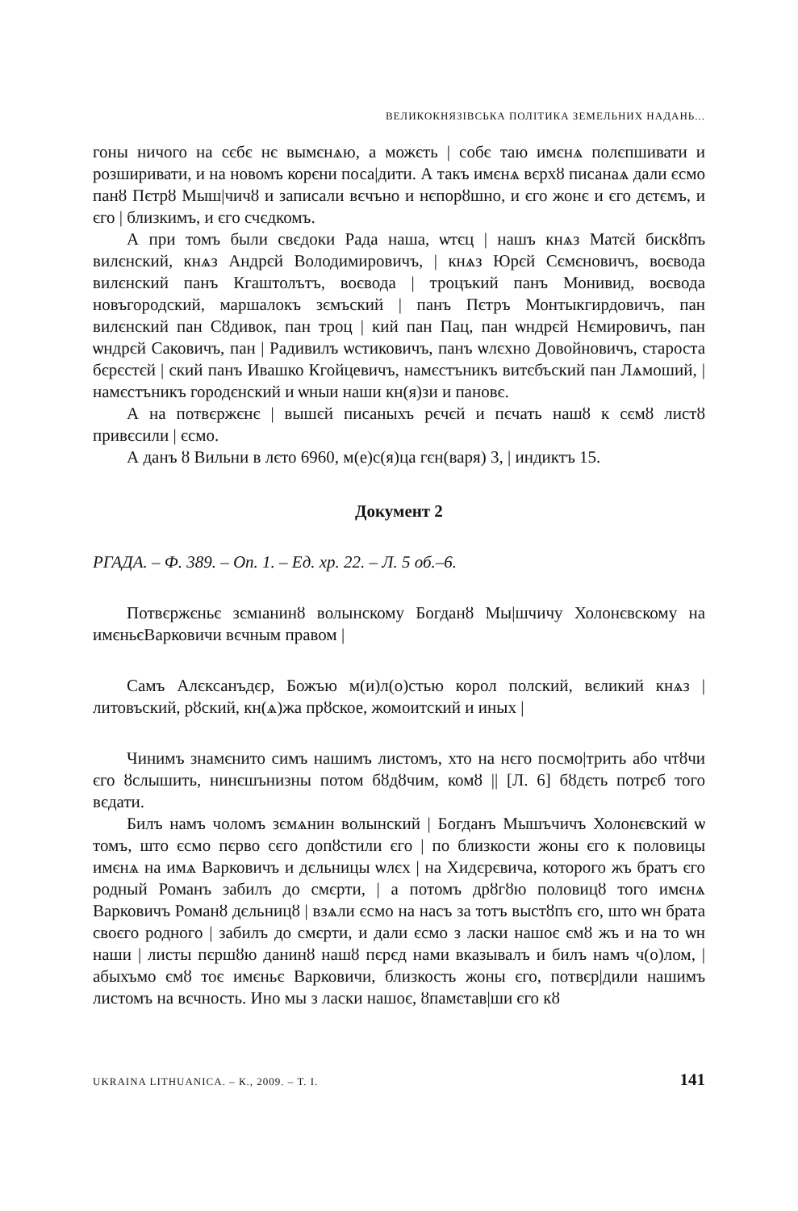ВЕЛИКОКНЯЗІВСЬКА ПОЛІТИКА ЗЕМЕЛЬНИХ НАДАНЬ...
гоны ничого на сєбє нє вымєнѧю, а можєть | собє таю имєнѧ полєпшивати и розширивати, и на новомъ корєни поса|дити. А такъ имєнѧ вєрхȣ писанаѧ дали єсмо панȣ Пєтрȣ Мыш|чичȣ и записали вєчъно и нєпорȣшно, и єго жонє и єго дєтємъ, и єго | близкимъ, и єго счєдкомъ.
А при томъ были свєдоки Рада наша, ѡтєц | нашъ кнѧз Матєй бискȣпъ вилєнский, кнѧз Андрєй Володимировичъ, | кнѧз Юрєй Сємєновичъ, воєвода вилєнский панъ Кгаштолътъ, воєвода | троцъкий панъ Монивид, воєвода новъгородский, маршалокъ зємъский | панъ Пєтръ Монтыкгирдовичъ, пан вилєнский пан Сȣдивок, пан троц | кий пан Пац, пан ѡндрєй Нємировичъ, пан ѡндрєй Саковичъ, пан | Радивилъ ѡстиковичъ, панъ ѡлєхно Довойновичъ, староста бєрєстєй | ский панъ Ивашко Кгойцевичъ, намєстъникъ витєбъский пан Лѧмоший, | намєстъникъ городєнский и ѡныи наши кн(я)зи и пановє.
А на потвєржєнє | вышєй писаныхъ рєчєй и пєчать нашȣ к сємȣ листȣ привєсили | єсмо.
А данъ ȣ Вильни в лєто 6960, м(е)с(я)ца гєн(варя) 3, | индиктъ 15.
Документ 2
РГАДА. – Ф. 389. – Оп. 1. – Ед. хр. 22. – Л. 5 об.–6.
Потвєржєньє зємıанинȣ волынскому Богданȣ Мы|шчичу Холонєвскому на имєньєВарковичи вєчным правом |
Самъ Алєксанъдєр, Божъю м(и)л(о)стью корол полский, вєликий кнѧз | литовъский, рȣский, кн(ѧ)жа прȣское, жомоитский и иных |
Чинимъ знамєнито симъ нашимъ листомъ, хто на нєго посмо|трить або чтȣчи єго ȣслышить, нинєшънизны потом бȣдȣчим, комȣ || [Л. 6] бȣдєть потрєб того вєдати.
Билъ намъ чоломъ зємѧнин волынский | Богданъ Мышъчичъ Холонєвский ѡ томъ, што єсмо пєрво сєго допȣстили єго | по близкости жоны єго к половицы имєнѧ на имѧ Варковичъ и дєльницы ѡлєх | на Хидєрєвича, которого жъ братъ єго родный Романъ забилъ до смєрти, | а потомъ дрȣгȣю половицȣ того имєнѧ Варковичъ Романȣ дєльницȣ | взѧли єсмо на насъ за тотъ выстȣпъ єго, што ѡн брата своєго родного | забилъ до смєрти, и дали єсмо з ласки нашоє ємȣ жъ и на то ѡн наши | листы пєршȣю данинȣ нашȣ пєрєд нами вказывалъ и билъ намъ ч(о)лом, | абыхъмо ємȣ тоє имєньє Варковичи, близкость жоны єго, потвєр|дили нашимъ листомъ на вєчность. Ино мы з ласки нашоє, ȣпамєтав|ши єго кȣ
UKRAINA LITHUANICA. – К., 2009. – Т. I. 141